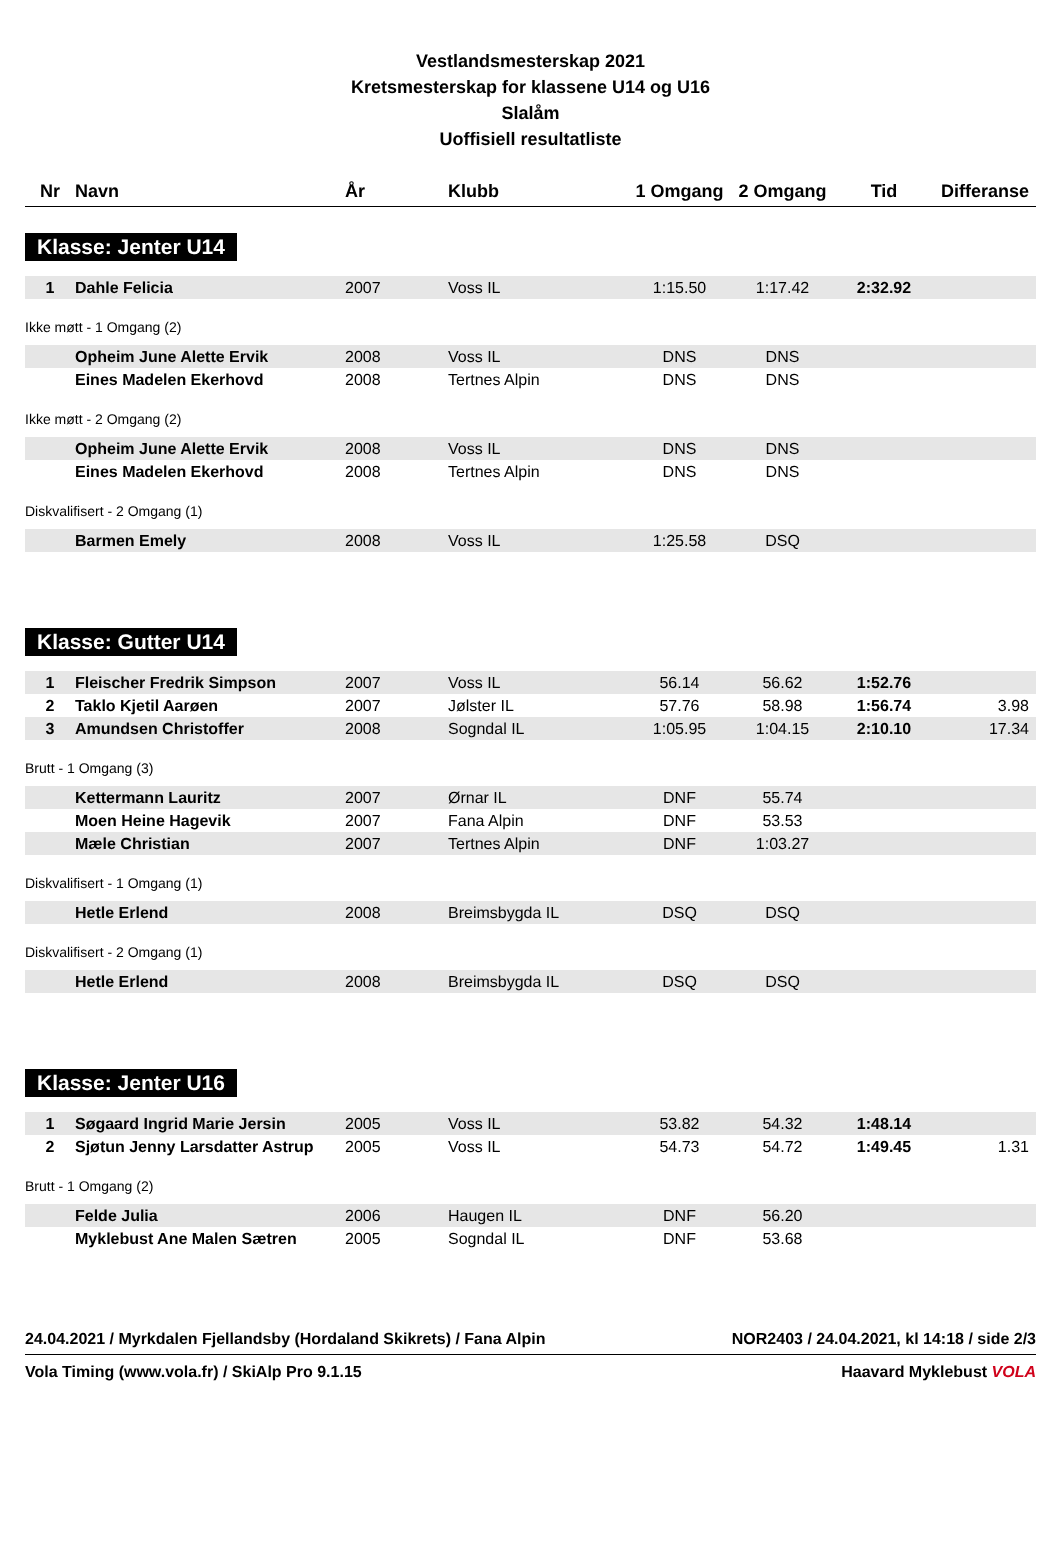Vestlandsmesterskap 2021
Kretsmesterskap for klassene U14 og U16
Slalåm
Uoffisiell resultatliste
| Nr | Navn | År | Klubb | 1 Omgang | 2 Omgang | Tid | Differanse |
| --- | --- | --- | --- | --- | --- | --- | --- |
Klasse: Jenter U14
| 1 | Dahle Felicia | 2007 | Voss IL | 1:15.50 | 1:17.42 | 2:32.92 | |
Ikke møtt - 1 Omgang (2)
| | Opheim June Alette Ervik | 2008 | Voss IL | DNS | DNS | | |
| | Eines Madelen Ekerhovd | 2008 | Tertnes Alpin | DNS | DNS | | |
Ikke møtt - 2 Omgang (2)
| | Opheim June Alette Ervik | 2008 | Voss IL | DNS | DNS | | |
| | Eines Madelen Ekerhovd | 2008 | Tertnes Alpin | DNS | DNS | | |
Diskvalifisert - 2 Omgang (1)
| | Barmen Emely | 2008 | Voss IL | 1:25.58 | DSQ | | |
Klasse: Gutter U14
| 1 | Fleischer Fredrik Simpson | 2007 | Voss IL | 56.14 | 56.62 | 1:52.76 | |
| 2 | Taklo Kjetil Aarøen | 2007 | Jølster IL | 57.76 | 58.98 | 1:56.74 | 3.98 |
| 3 | Amundsen Christoffer | 2008 | Sogndal IL | 1:05.95 | 1:04.15 | 2:10.10 | 17.34 |
Brutt - 1 Omgang (3)
| | Kettermann Lauritz | 2007 | Ørnar IL | DNF | 55.74 | | |
| | Moen Heine Hagevik | 2007 | Fana Alpin | DNF | 53.53 | | |
| | Mæle Christian | 2007 | Tertnes Alpin | DNF | 1:03.27 | | |
Diskvalifisert - 1 Omgang (1)
| | Hetle Erlend | 2008 | Breimsbygda IL | DSQ | DSQ | | |
Diskvalifisert - 2 Omgang (1)
| | Hetle Erlend | 2008 | Breimsbygda IL | DSQ | DSQ | | |
Klasse: Jenter U16
| 1 | Søgaard Ingrid Marie Jersin | 2005 | Voss IL | 53.82 | 54.32 | 1:48.14 | |
| 2 | Sjøtun Jenny Larsdatter Astrup | 2005 | Voss IL | 54.73 | 54.72 | 1:49.45 | 1.31 |
Brutt - 1 Omgang (2)
| | Felde Julia | 2006 | Haugen IL | DNF | 56.20 | | |
| | Myklebust Ane Malen Sætren | 2005 | Sogndal IL | DNF | 53.68 | | |
24.04.2021 / Myrkdalen Fjellandsby (Hordaland Skikrets) / Fana Alpin NOR2403 / 24.04.2021, kl 14:18 / side 2/3
Vola Timing (www.vola.fr) / SkiAlp Pro 9.1.15 Haavard Myklebust VOLA